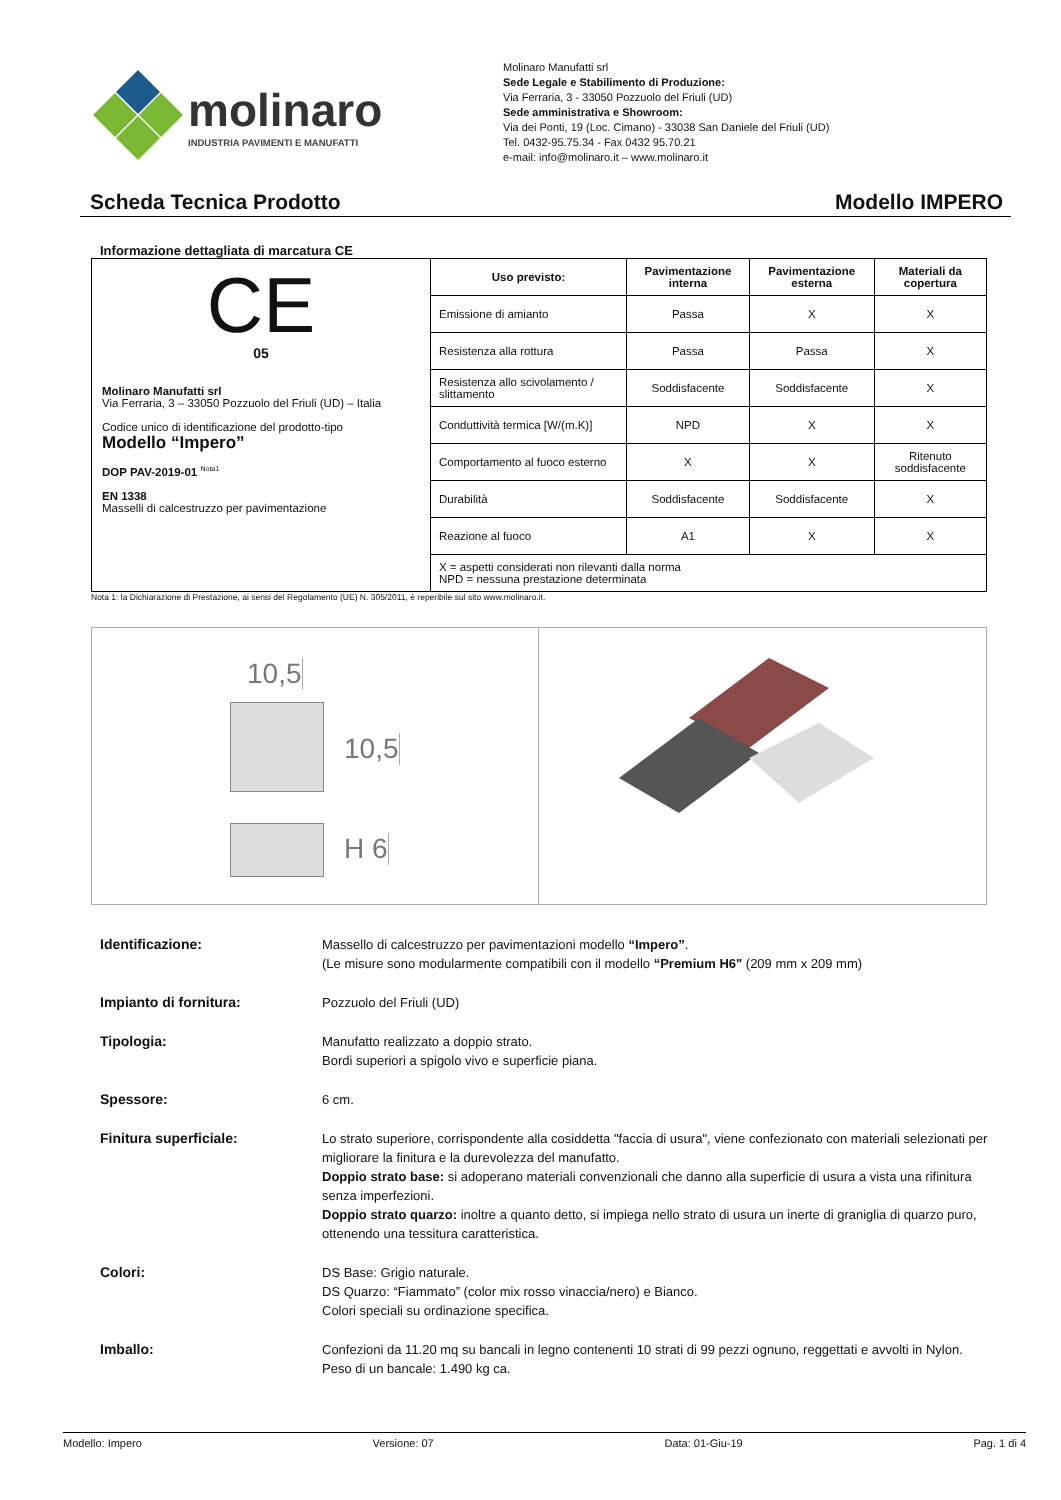molinaro
INDUSTRIA PAVIMENTI E MANUFATTI
Molinaro Manufatti srl
Sede Legale e Stabilimento di Produzione:
Via Ferraria, 3 - 33050 Pozzuolo del Friuli (UD)
Sede amministrativa e Showroom:
Via dei Ponti, 19 (Loc. Cimano) - 33038 San Daniele del Friuli (UD)
Tel. 0432-95.75.34 - Fax 0432 95.70.21
e-mail: info@molinaro.it – www.molinaro.it
Scheda Tecnica Prodotto Modello IMPERO
Informazione dettagliata di marcatura CE
| CE 05 Molinaro Manufatti srl Via Ferraria, 3 – 33050 Pozzuolo del Friuli (UD) – Italia Codice unico di identificazione del prodotto-tipo Modello “Impero” DOP PAV-2019-01 <sup>Nota1</sup> EN 1338 Masselli di calcestruzzo per pavimentazione | Uso previsto: | Pavimentazione interna | Pavimentazione esterna | Materiali da copertura |
| | Emissione di amianto | Passa | X | X |
| | Resistenza alla rottura | Passa | Passa | X |
| | Resistenza allo scivolamento / slittamento | Soddisfacente | Soddisfacente | X |
| | Conduttività termica [W/(m.K)] | NPD | X | X |
| | Comportamento al fuoco esterno | X | X | Ritenuto soddisfacente |
| | Durabilità | Soddisfacente | Soddisfacente | X |
| | Reazione al fuoco | A1 | X | X |
| | X = aspetti considerati non rilevanti dalla norma NPD = nessuna prestazione determinata | | | |
Nota 1: la Dichiarazione di Prestazione, ai sensi del Regolamento (UE) N. 305/2011, è reperibile sul sito www.molinaro.it.
10,5
10,5
H 6
Identificazione: Massello di calcestruzzo per pavimentazioni modello “Impero”.
(Le misure sono modularmente compatibili con il modello “Premium H6" (209 mm x 209 mm)
Impianto di fornitura: Pozzuolo del Friuli (UD)
Tipologia: Manufatto realizzato a doppio strato.
Bordi superiori a spigolo vivo e superficie piana.
Spessore: 6 cm.
Finitura superficiale: Lo strato superiore, corrispondente alla cosiddetta "faccia di usura", viene confezionato con materiali selezionati per migliorare la finitura e la durevolezza del manufatto.
Doppio strato base: si adoperano materiali convenzionali che danno alla superficie di usura a vista una rifinitura senza imperfezioni.
Doppio strato quarzo: inoltre a quanto detto, si impiega nello strato di usura un inerte di graniglia di quarzo puro, ottenendo una tessitura caratteristica.
Colori: DS Base: Grigio naturale.
DS Quarzo: “Fiammato” (color mix rosso vinaccia/nero) e Bianco.
Colori speciali su ordinazione specifica.
Imballo: Confezioni da 11.20 mq su bancali in legno contenenti 10 strati di 99 pezzi ognuno, reggettati e avvolti in Nylon. Peso di un bancale: 1.490 kg ca.
Modello: Impero Versione: 07 Data: 01-Giu-19 Pag. 1 di 4